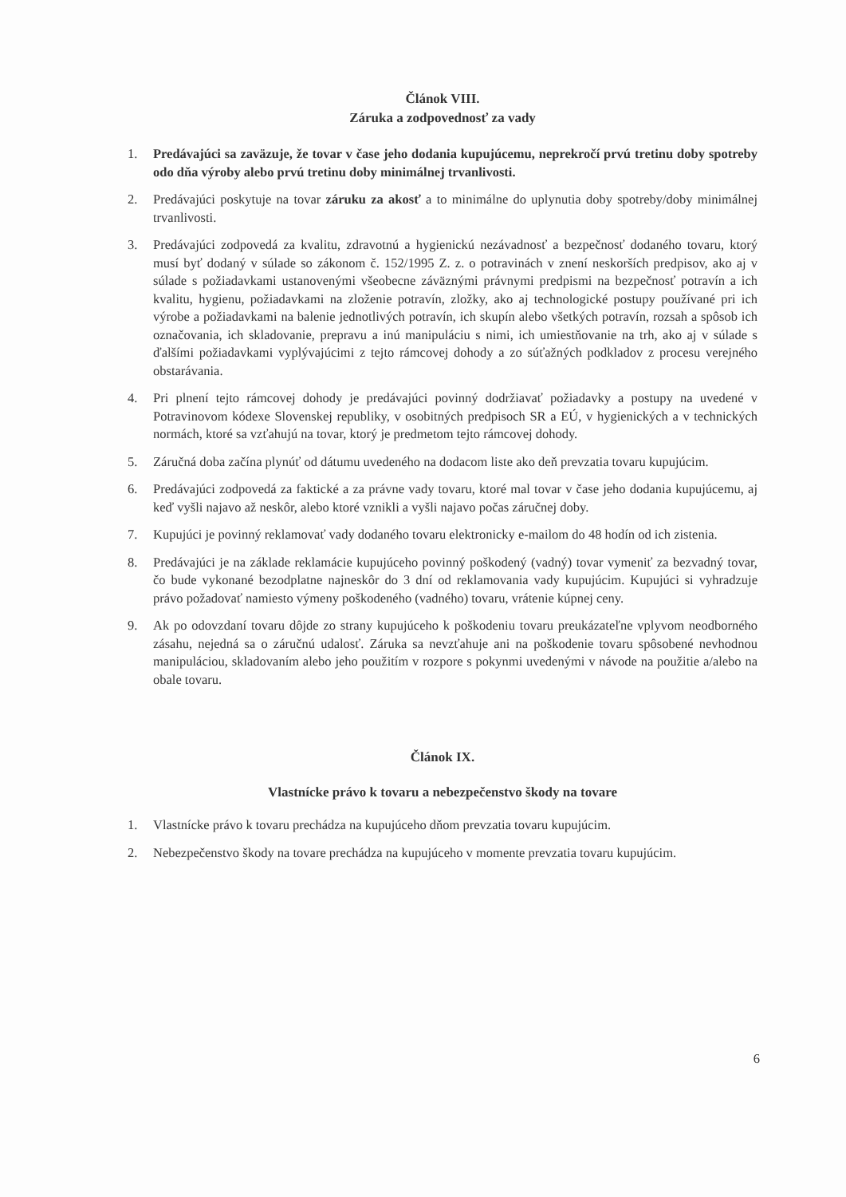Článok VIII.
Záruka a zodpovednosť za vady
1. Predávajúci sa zaväzuje, že tovar v čase jeho dodania kupujúcemu, neprekročí prvú tretinu doby spotreby odo dňa výroby alebo prvú tretinu doby minimálnej trvanlivosti.
2. Predávajúci poskytuje na tovar záruku za akosť a to minimálne do uplynutia doby spotreby/doby minimálnej trvanlivosti.
3. Predávajúci zodpovedá za kvalitu, zdravotnú a hygienickú nezávadnosť a bezpečnosť dodaného tovaru, ktorý musí byť dodaný v súlade so zákonom č. 152/1995 Z. z. o potravinách v znení neskorších predpisov, ako aj v súlade s požiadavkami ustanovenými všeobecne záväznými právnymi predpismi na bezpečnosť potravín a ich kvalitu, hygienu, požiadavkami na zloženie potravín, zložky, ako aj technologické postupy používané pri ich výrobe a požiadavkami na balenie jednotlivých potravín, ich skupín alebo všetkých potravín, rozsah a spôsob ich označovania, ich skladovanie, prepravu a inú manipuláciu s nimi, ich umiestňovanie na trh, ako aj v súlade s ďalšími požiadavkami vyplývajúcimi z tejto rámcovej dohody a zo súťažných podkladov z procesu verejného obstarávania.
4. Pri plnení tejto rámcovej dohody je predávajúci povinný dodržiavať požiadavky a postupy na uvedené v Potravinovom kódexe Slovenskej republiky, v osobitných predpisoch SR a EÚ, v hygienických a v technických normách, ktoré sa vzťahujú na tovar, ktorý je predmetom tejto rámcovej dohody.
5. Záručná doba začína plynúť od dátumu uvedeného na dodacom liste ako deň prevzatia tovaru kupujúcim.
6. Predávajúci zodpovedá za faktické a za právne vady tovaru, ktoré mal tovar v čase jeho dodania kupujúcemu, aj keď vyšli najavo až neskôr, alebo ktoré vznikli a vyšli najavo počas záručnej doby.
7. Kupujúci je povinný reklamovať vady dodaného tovaru elektronicky e-mailom do 48 hodín od ich zistenia.
8. Predávajúci je na základe reklamácie kupujúceho povinný poškodený (vadný) tovar vymeniť za bezvadný tovar, čo bude vykonané bezodplatne najneskôr do 3 dní od reklamovania vady kupujúcim. Kupujúci si vyhradzuje právo požadovať namiesto výmeny poškodeného (vadného) tovaru, vrátenie kúpnej ceny.
9. Ak po odovzdaní tovaru dôjde zo strany kupujúceho k poškodeniu tovaru preukázateľne vplyvom neodborného zásahu, nejedná sa o záručnú udalosť. Záruka sa nevzťahuje ani na poškodenie tovaru spôsobené nevhodnou manipuláciou, skladovaním alebo jeho použitím v rozpore s pokynmi uvedenými v návode na použitie a/alebo na obale tovaru.
Článok IX.
Vlastnícke právo k tovaru a nebezpečenstvo škody na tovare
1. Vlastnícke právo k tovaru prechádza na kupujúceho dňom prevzatia tovaru kupujúcim.
2. Nebezpečenstvo škody na tovare prechádza na kupujúceho v momente prevzatia tovaru kupujúcim.
6